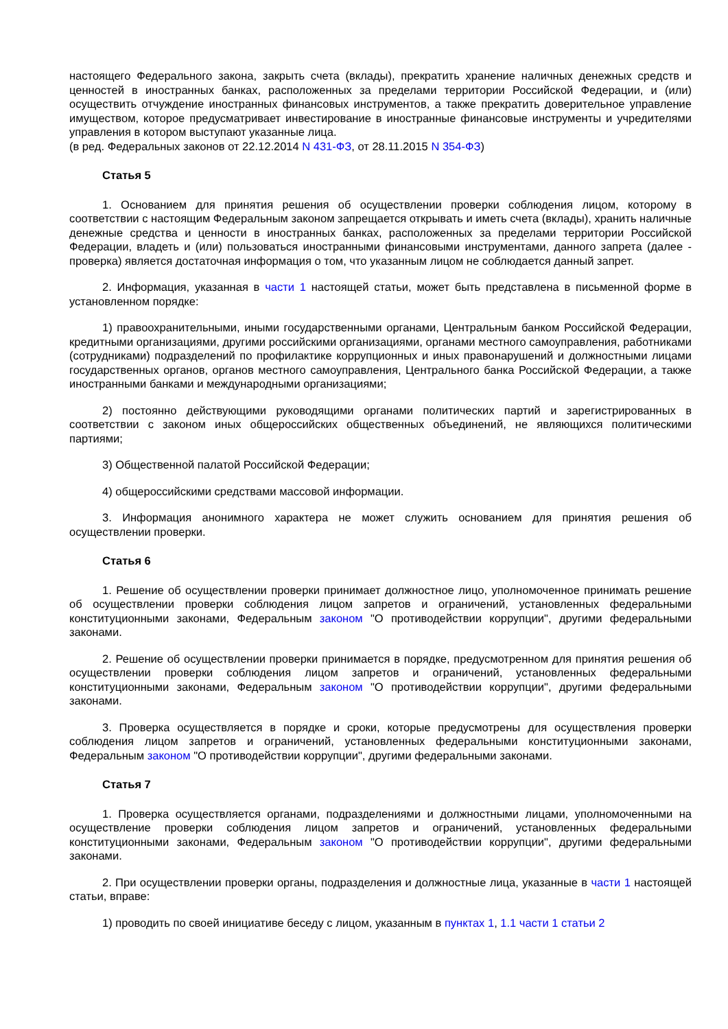настоящего Федерального закона, закрыть счета (вклады), прекратить хранение наличных денежных средств и ценностей в иностранных банках, расположенных за пределами территории Российской Федерации, и (или) осуществить отчуждение иностранных финансовых инструментов, а также прекратить доверительное управление имуществом, которое предусматривает инвестирование в иностранные финансовые инструменты и учредителями управления в котором выступают указанные лица.
(в ред. Федеральных законов от 22.12.2014 N 431-ФЗ, от 28.11.2015 N 354-ФЗ)
Статья 5
1. Основанием для принятия решения об осуществлении проверки соблюдения лицом, которому в соответствии с настоящим Федеральным законом запрещается открывать и иметь счета (вклады), хранить наличные денежные средства и ценности в иностранных банках, расположенных за пределами территории Российской Федерации, владеть и (или) пользоваться иностранными финансовыми инструментами, данного запрета (далее - проверка) является достаточная информация о том, что указанным лицом не соблюдается данный запрет.
2. Информация, указанная в части 1 настоящей статьи, может быть представлена в письменной форме в установленном порядке:
1) правоохранительными, иными государственными органами, Центральным банком Российской Федерации, кредитными организациями, другими российскими организациями, органами местного самоуправления, работниками (сотрудниками) подразделений по профилактике коррупционных и иных правонарушений и должностными лицами государственных органов, органов местного самоуправления, Центрального банка Российской Федерации, а также иностранными банками и международными организациями;
2) постоянно действующими руководящими органами политических партий и зарегистрированных в соответствии с законом иных общероссийских общественных объединений, не являющихся политическими партиями;
3) Общественной палатой Российской Федерации;
4) общероссийскими средствами массовой информации.
3. Информация анонимного характера не может служить основанием для принятия решения об осуществлении проверки.
Статья 6
1. Решение об осуществлении проверки принимает должностное лицо, уполномоченное принимать решение об осуществлении проверки соблюдения лицом запретов и ограничений, установленных федеральными конституционными законами, Федеральным законом "О противодействии коррупции", другими федеральными законами.
2. Решение об осуществлении проверки принимается в порядке, предусмотренном для принятия решения об осуществлении проверки соблюдения лицом запретов и ограничений, установленных федеральными конституционными законами, Федеральным законом "О противодействии коррупции", другими федеральными законами.
3. Проверка осуществляется в порядке и сроки, которые предусмотрены для осуществления проверки соблюдения лицом запретов и ограничений, установленных федеральными конституционными законами, Федеральным законом "О противодействии коррупции", другими федеральными законами.
Статья 7
1. Проверка осуществляется органами, подразделениями и должностными лицами, уполномоченными на осуществление проверки соблюдения лицом запретов и ограничений, установленных федеральными конституционными законами, Федеральным законом "О противодействии коррупции", другими федеральными законами.
2. При осуществлении проверки органы, подразделения и должностные лица, указанные в части 1 настоящей статьи, вправе:
1) проводить по своей инициативе беседу с лицом, указанным в пунктах 1, 1.1 части 1 статьи 2